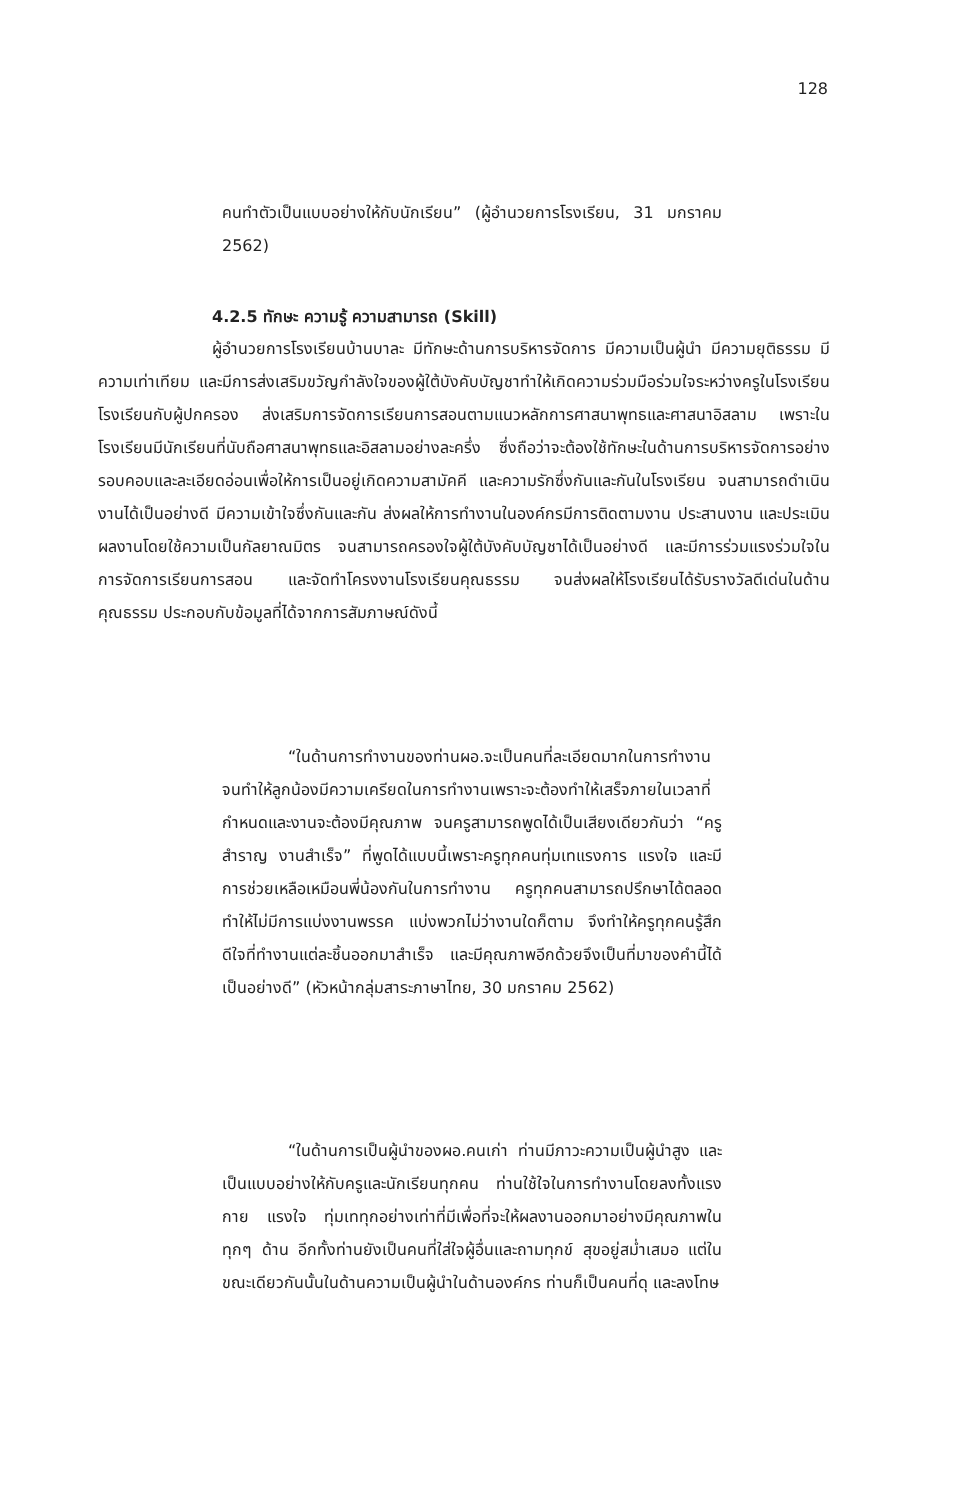128
คนทำตัวเป็นแบบอย่างให้กับนักเรียน” (ผู้อำนวยการโรงเรียน, 31 มกราคม 2562)
4.2.5 ทักษะ ความรู้ ความสามารถ (Skill)
ผู้อำนวยการโรงเรียนบ้านบาละ มีทักษะด้านการบริหารจัดการ มีความเป็นผู้นำ มีความยุติธรรม มีความเท่าเทียม และมีการส่งเสริมขวัญกำลังใจของผู้ใต้บังคับบัญชาทำให้เกิดความร่วมมือร่วมใจระหว่างครูในโรงเรียน โรงเรียนกับผู้ปกครอง ส่งเสริมการจัดการเรียนการสอนตามแนวหลักการศาสนาพุทธและศาสนาอิสลาม เพราะในโรงเรียนมีนักเรียนที่นับถือศาสนาพุทธและอิสลามอย่างละครึ่ง ซึ่งถือว่าจะต้องใช้ทักษะในด้านการบริหารจัดการอย่างรอบคอบและละเอียดอ่อนเพื่อให้การเป็นอยู่เกิดความสามัคคี และความรักซึ่งกันและกันในโรงเรียน จนสามารถดำเนินงานได้เป็นอย่างดี มีความเข้าใจซึ่งกันและกัน ส่งผลให้การทำงานในองค์กรมีการติดตามงาน ประสานงาน และประเมินผลงานโดยใช้ความเป็นกัลยาณมิตร จนสามารถครองใจผู้ใต้บังคับบัญชาได้เป็นอย่างดี และมีการร่วมแรงร่วมใจในการจัดการเรียนการสอน และจัดทำโครงงานโรงเรียนคุณธรรม จนส่งผลให้โรงเรียนได้รับรางวัลดีเด่นในด้านคุณธรรม ประกอบกับข้อมูลที่ได้จากการสัมภาษณ์ดังนี้
“ในด้านการทำงานของท่านผอ.จะเป็นคนที่ละเอียดมากในการทำงาน จนทำให้ลูกน้องมีความเครียดในการทำงานเพราะจะต้องทำให้เสร็จภายในเวลาที่กำหนดและงานจะต้องมีคุณภาพ จนครูสามารถพูดได้เป็นเสียงเดียวกันว่า “ครูสำราญ งานสำเร็จ” ที่พูดได้แบบนี้เพราะครูทุกคนทุ่มเทแรงการ แรงใจ และมีการช่วยเหลือเหมือนพี่น้องกันในการทำงาน ครูทุกคนสามารถปรึกษาได้ตลอด ทำให้ไม่มีการแบ่งงานพรรค แบ่งพวกไม่ว่างานใดก็ตาม จึงทำให้ครูทุกคนรู้สึกดีใจที่ทำงานแต่ละชิ้นออกมาสำเร็จ และมีคุณภาพอีกด้วยจึงเป็นที่มาของคำนี้ได้เป็นอย่างดี” (หัวหน้ากลุ่มสาระภาษาไทย, 30 มกราคม 2562)
“ในด้านการเป็นผู้นำของผอ.คนเก่า ท่านมีภาวะความเป็นผู้นำสูง และเป็นแบบอย่างให้กับครูและนักเรียนทุกคน ท่านใช้ใจในการทำงานโดยลงทั้งแรงกาย แรงใจ ทุ่มเททุกอย่างเท่าที่มีเพื่อที่จะให้ผลงานออกมาอย่างมีคุณภาพในทุกๆ ด้าน อีกทั้งท่านยังเป็นคนที่ใส่ใจผู้อื่นและถามทุกข์ สุขอยู่สม่ำเสมอ แต่ในขณะเดียวกันนั้นในด้านความเป็นผู้นำในด้านองค์กร ท่านก็เป็นคนที่ดุ และลงโทษ